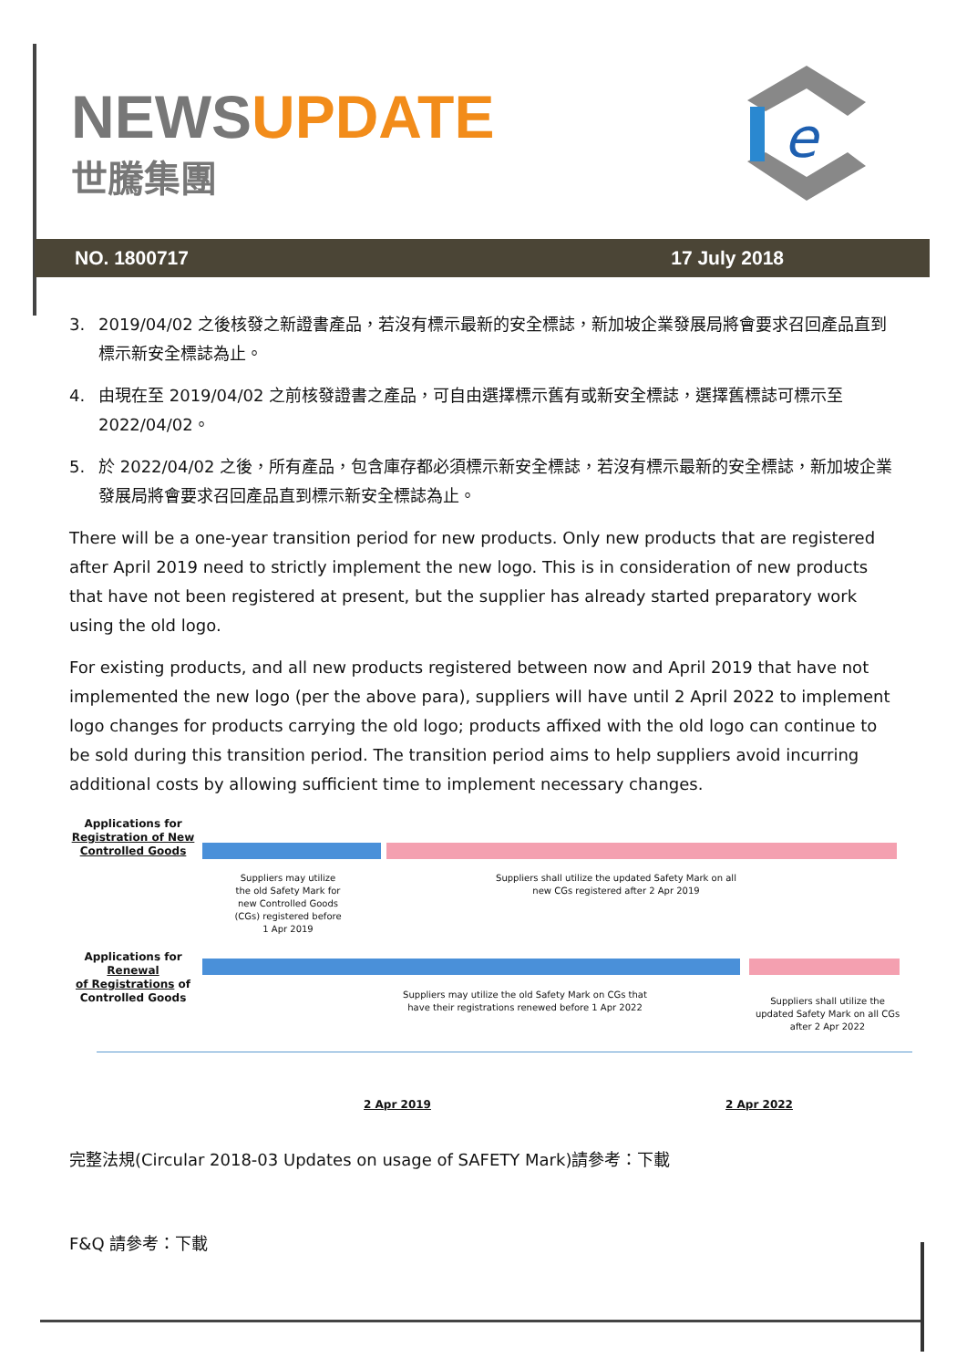NEWSUPDATE
世騰集團
e
NO. 1800717 17 July 2018
3. 2019/04/02 之後核發之新證書產品，若沒有標示最新的安全標誌，新加坡企業發展局將會要求召回產品直到標示新安全標誌為止。
4. 由現在至 2019/04/02 之前核發證書之產品，可自由選擇標示舊有或新安全標誌，選擇舊標誌可標示至 2022/04/02。
5. 於 2022/04/02 之後，所有產品，包含庫存都必須標示新安全標誌，若沒有標示最新的安全標誌，新加坡企業發展局將會要求召回產品直到標示新安全標誌為止。
There will be a one-year transition period for new products. Only new products that are registered after April 2019 need to strictly implement the new logo. This is in consideration of new products that have not been registered at present, but the supplier has already started preparatory work using the old logo.
For existing products, and all new products registered between now and April 2019 that have not implemented the new logo (per the above para), suppliers will have until 2 April 2022 to implement logo changes for products carrying the old logo; products affixed with the old logo can continue to be sold during this transition period. The transition period aims to help suppliers avoid incurring additional costs by allowing sufficient time to implement necessary changes.
Applications for
Registration of New
Controlled Goods
Suppliers may utilize the old Safety Mark for new Controlled Goods (CGs) registered before 1 Apr 2019
Suppliers shall utilize the updated Safety Mark on all new CGs registered after 2 Apr 2019
Applications for Renewal
of Registrations of
Controlled Goods
Suppliers may utilize the old Safety Mark on CGs that have their registrations renewed before 1 Apr 2022
Suppliers shall utilize the updated Safety Mark on all CGs after 2 Apr 2022
2 Apr 2019 2 Apr 2022
完整法規(Circular 2018-03 Updates on usage of SAFETY Mark)請參考：下載
F&Q 請參考：下載